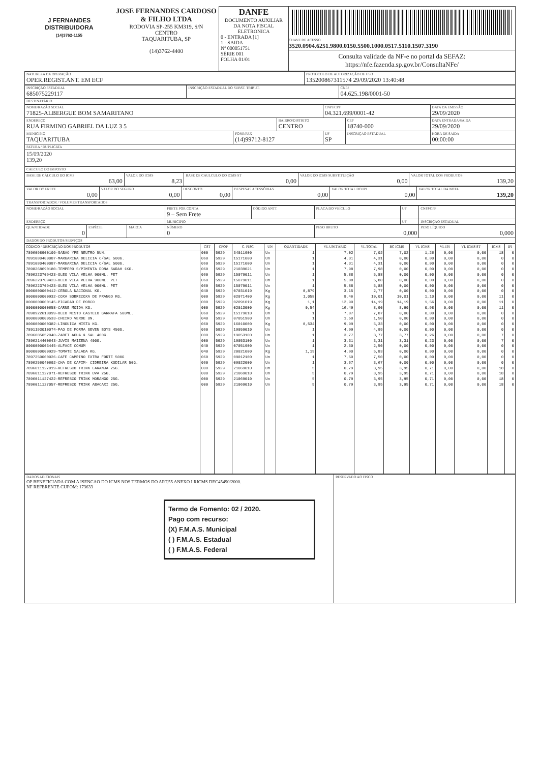| J FERNANDES DISTRIBUIDORA (14)3762-1155 | JOSE FERNANDES CARDOSO & FILHO LTDA RODOVIA SP-255 KM319, S/N CENTRO TAQUARITUBA, SP (14)3762-4400 | DANFE DOCUMENTO AUXILIAR DA NOTA FISCAL ELETRONICA 0 - ENTRADA [1] 1 - SAIDA Nº 000051751 SÉRIE 001 FOLHA 01/01 | CHAVE DE ACESSO 3520.0904.6251.9800.0150.5500.1000.0517.5110.1507.3190 Consulta validade da NF-e no portal da SEFAZ: https://nfe.fazenda.sp.gov.br/ConsultaNFe/ |
| NATUREZA DA OPERAÇÃO OPER.REGIST.ANT. EM ECF | PROTOCOLO DE AUTORIZAÇÃO DE USO 135200867311574 29/09/2020 13:40:48 |
| INSCRIÇÃO ESTADUAL 685075229117 | INSCRIÇÃO ESTADUAL DO SUBST. TRIBUT. | CNPJ 04.625.198/0001-50 |
DESTINATÁRIO
| NOME/RAZÃO SOCIAL 71825-ALBERGUE BOM SAMARITANO | | | CNPJ/CPF 04.321.699/0001-42 | | DATA DA EMISSÃO 29/09/2020 |
| ENDEREÇO RUA FIRMINO GABRIEL DA LUZ 3 5 | | BAIRRO/DISTRITO CENTRO | | CEP 18740-000 | DATA ENTRADA/SAIDA 29/09/2020 |
| MUNICÍPIO TAQUARITUBA | FONE/FAX (14)99712-8127 | | UF SP | INSCRIÇÃO ESTADUAL | HORA DE SAÍDA 00:00:00 |
FATURA / DUPLICATA
15/09/2020
139,20
CALCULO DO IMPOSTO
| BASE DE CÁLCULO DO ICMS 63,00 | VALOR DO ICMS 8,23 | BASE DE CAULCULO DO ICMS ST 0,00 | VALOR DO ICMS SUBSTITUIÇÃO 0,00 | VALOR TOTAL DOS PRODUTOS 139,20 |
| VALOR DO FRETE 0,00 | VALOR DO SEGURO 0,00 | DESCONTO 0,00 | DESPESAS ACESSÓRIAS 0,00 | VALOR TOTAL DO IPI 0,00 | VALOR TOTAL DA NOTA 139,20 |
TRANSPORTADOR / VOLUMES TRANSPORTADOS
| NOME/RAZÃO SOCIAL | | | FRETE POR CONTA 9 – Sem Frete | CÓDIGO ANTT | PLACA DO VEÍCULO | UF | CNPJ/CPF |
| ENDEREÇO | | | MUNICÍPIO | | | UF | INSCRIÇÃO ESTADUAL |
| QUANTIDADE 0 | ESPÉCIE | MARCA | NÚMERO 0 | | PESO BRUTO 0,000 | | PESO LÍQUIDO 0,000 |
DADOS DO PRODUTOS/SERVIÇOS
| CÓDIGO / DESCRIÇÃO DOS PRODUTOS | CST | CFOP | C. FISC. | UN | QUANTIDADE | VL UNITÁRIO | VL TOTAL | BC ICMS | VL ICMS | VL IPI | VL ICMS ST | ICMS | IPI |
| --- | --- | --- | --- | --- | --- | --- | --- | --- | --- | --- | --- | --- | --- |
| 7896098900109-SABAO YPE NEUTRO 5UN. | 000 | 5929 | 34011900 | Un | 1 | 7,02 | 7,02 | 7,02 | 1,26 | 0,00 | 0,00 | 18 | 0 |
| 7891080400087-MARGARINA DELICIA C/SAL 500G. | 060 | 5929 | 15171000 | Un | 1 | 4,31 | 4,31 | 0,00 | 0,00 | 0,00 | 0,00 | 0 | 0 |
| 7891080400087-MARGARINA DELICIA C/SAL 500G. | 060 | 5929 | 15171000 | Un | 1 | 4,31 | 4,31 | 0,00 | 0,00 | 0,00 | 0,00 | 0 | 0 |
| 7898268690180-TEMPERO S/PIMENTA DONA SARAH 1KG. | 060 | 5929 | 21039021 | Un | 1 | 7,98 | 7,98 | 0,00 | 0,00 | 0,00 | 0,00 | 0 | 0 |
| 7896223709423-OLEO VILA VELHA 900ML. PET | 060 | 5929 | 15079011 | Un | 1 | 5,88 | 5,88 | 0,00 | 0,00 | 0,00 | 0,00 | 0 | 0 |
| 7896223709423-OLEO VILA VELHA 900ML. PET | 060 | 5929 | 15079011 | Un | 1 | 5,88 | 5,88 | 0,00 | 0,00 | 0,00 | 0,00 | 0 | 0 |
| 7896223709423-OLEO VILA VELHA 900ML. PET | 060 | 5929 | 15079011 | Un | 1 | 5,88 | 5,88 | 0,00 | 0,00 | 0,00 | 0,00 | 0 | 0 |
| 0000000000412-CEBOLA NACIONAL KG. | 040 | 5929 | 07031019 | Kg | 0,879 | 3,15 | 2,77 | 0,00 | 0,00 | 0,00 | 0,00 | 0 | 0 |
| 0000000000932-COXA SOBRECOXA DE FRANGO KG. | 000 | 5929 | 02071400 | Kg | 1,058 | 9,46 | 10,01 | 10,01 | 1,10 | 0,00 | 0,00 | 11 | 0 |
| 0000000000145-PICADAO DE PORCO | 000 | 5929 | 02091019 | Kg | 1,1 | 12,90 | 14,19 | 14,19 | 1,56 | 0,00 | 0,00 | 11 | 0 |
| 0000000000658-CARNE MOIDA KG. | 000 | 5929 | 02013000 | Kg | 0,54 | 16,49 | 8,90 | 8,90 | 0,98 | 0,00 | 0,00 | 11 | 0 |
| 7898922618099-OLEO MISTO CASTELO GARRAFA 500ML. | 060 | 5929 | 15179010 | Un | 1 | 7,87 | 7,87 | 0,00 | 0,00 | 0,00 | 0,00 | 0 | 0 |
| 0000000000533-CHEIRO VERDE UN. | 040 | 5929 | 07051900 | Un | 1 | 1,50 | 1,50 | 0,00 | 0,00 | 0,00 | 0,00 | 0 | 0 |
| 0000000000382-LINGUICA MISTA KG. | 060 | 5929 | 16010000 | Kg | 0,534 | 9,99 | 5,33 | 0,00 | 0,00 | 0,00 | 0,00 | 0 | 0 |
| 7891193010074-PAO DE FORMA SEVEN BOYS 450G. | 060 | 5929 | 19059010 | Un | 1 | 4,99 | 4,99 | 0,00 | 0,00 | 0,00 | 0,00 | 0 | 0 |
| 7896085052040-ZABET AGUA & SAL 400G. | 000 | 5929 | 19053100 | Un | 1 | 3,77 | 3,77 | 3,77 | 0,26 | 0,00 | 0,00 | 7 | 0 |
| 7896214400643-JUVIS MAIZENA 400G. | 000 | 5929 | 19053100 | Un | 1 | 3,31 | 3,31 | 3,31 | 0,23 | 0,00 | 0,00 | 7 | 0 |
| 0000000003445-ALFACE COMUM | 040 | 5929 | 07051900 | Un | 1 | 2,50 | 2,50 | 0,00 | 0,00 | 0,00 | 0,00 | 0 | 0 |
| 0000000000929-TOMATE SALADA KG. | 040 | 5929 | 20021000 | Kg | 1,19 | 4,90 | 5,83 | 0,00 | 0,00 | 0,00 | 0,00 | 0 | 0 |
| 7897250000026-CAFE CAMPINO EXTRA FORTE 500G | 060 | 5929 | 09012100 | Un | 1 | 7,50 | 7,50 | 0,00 | 0,00 | 0,00 | 0,00 | 0 | 0 |
| 7896256040692-CHA DE CAPIM- CIDREIRA KODILAR 50G. | 060 | 5929 | 09022000 | Un | 1 | 3,67 | 3,67 | 0,00 | 0,00 | 0,00 | 0,00 | 0 | 0 |
| 7896011127019-REFRESCO TRINK LARANJA 25G. | 000 | 5929 | 21069010 | Un | 5 | 0,79 | 3,95 | 3,95 | 0,71 | 0,00 | 0,00 | 18 | 0 |
| 7896011127071-REFRESCO TRINK UVA 25G. | 000 | 5929 | 21069010 | Un | 5 | 0,79 | 3,95 | 3,95 | 0,71 | 0,00 | 0,00 | 18 | 0 |
| 7896011127422-REFRESCO TRINK MORANGO 25G. | 000 | 5929 | 21069010 | Un | 5 | 0,79 | 3,95 | 3,95 | 0,71 | 0,00 | 0,00 | 18 | 0 |
| 7896011127057-REFRESCO TRINK ABACAXI 25G. | 000 | 5929 | 21069010 | Un | 5 | 0,79 | 3,95 | 3,95 | 0,71 | 0,00 | 0,00 | 18 | 0 |
| DADOS ADICIONAIS OP BENEFICIADA COM A ISENCAO DO ICMS NOS TERMOS DO ART.55 ANEXO I RICMS DEC45490/2000. NF REFERENTE CUPOM: 173633 Termo de Fomento: 02 / 2020. Pago com recurso: (X) F.M.A.S. Municipal ( ) F.M.A.S. Estadual ( ) F.M.A.S. Federal | RESERVADO AO FISCO |